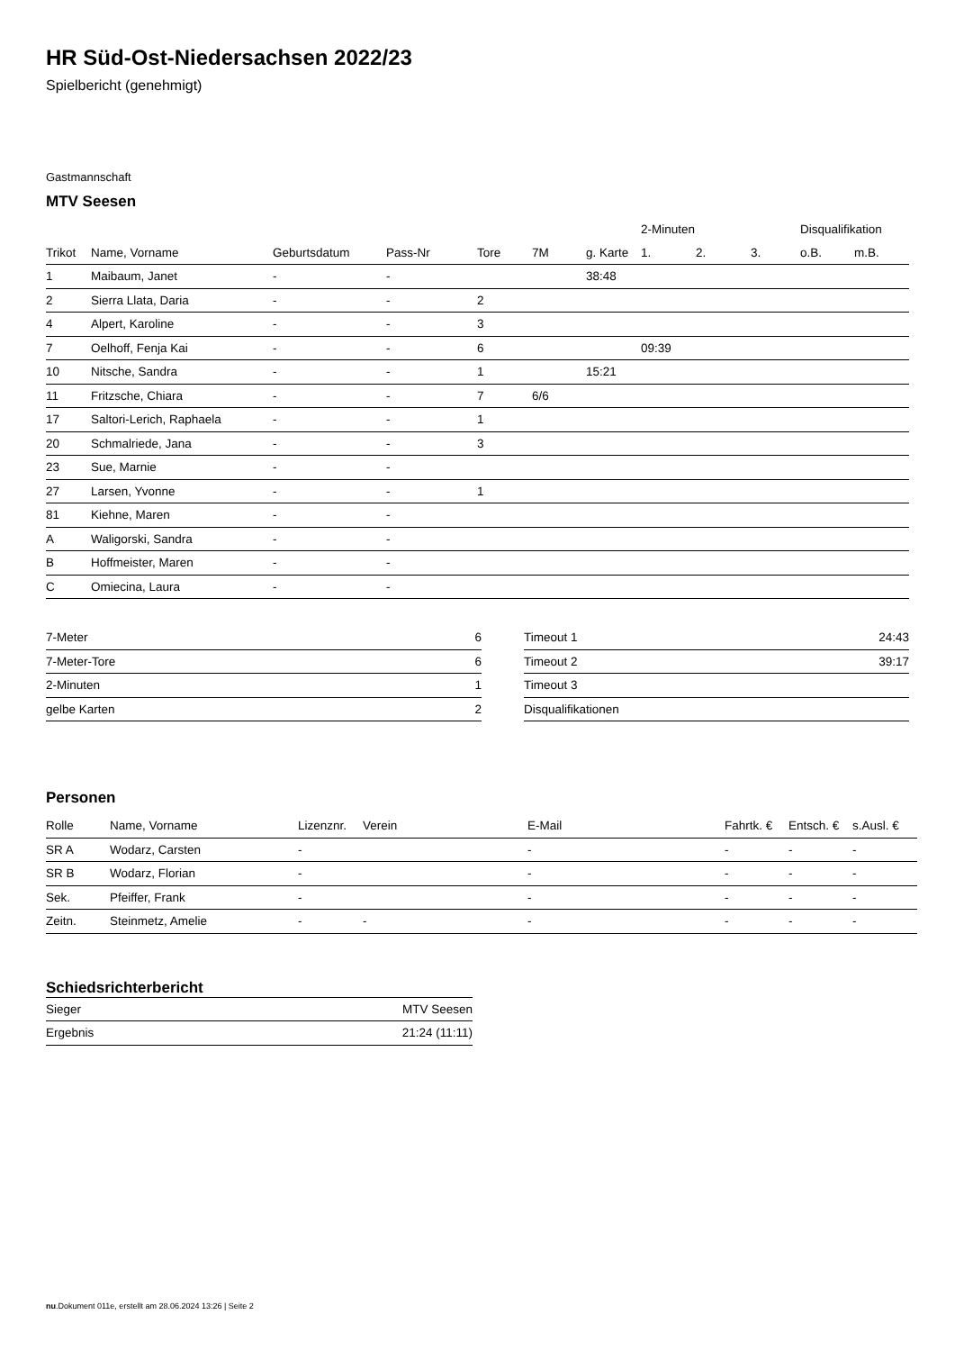HR Süd-Ost-Niedersachsen 2022/23
Spielbericht (genehmigt)
Gastmannschaft
MTV Seesen
| | | | | | | | 2-Minuten | | | Disqualifikation | |
| --- | --- | --- | --- | --- | --- | --- | --- | --- | --- | --- | --- |
| Trikot | Name, Vorname | Geburtsdatum | Pass-Nr | Tore | 7M | g. Karte | 1. | 2. | 3. | o.B. | m.B. |
| 1 | Maibaum, Janet | - | - | | | 38:48 | | | | | |
| 2 | Sierra Llata, Daria | - | - | 2 | | | | | | | |
| 4 | Alpert, Karoline | - | - | 3 | | | | | | | |
| 7 | Oelhoff, Fenja Kai | - | - | 6 | | | 09:39 | | | | |
| 10 | Nitsche, Sandra | - | - | 1 | | 15:21 | | | | | |
| 11 | Fritzsche, Chiara | - | - | 7 | 6/6 | | | | | | |
| 17 | Saltori-Lerich, Raphaela | - | - | 1 | | | | | | | |
| 20 | Schmalriede, Jana | - | - | 3 | | | | | | | |
| 23 | Sue, Marnie | - | - | | | | | | | | |
| 27 | Larsen, Yvonne | - | - | 1 | | | | | | | |
| 81 | Kiehne, Maren | - | - | | | | | | | | |
| A | Waligorski, Sandra | - | - | | | | | | | | |
| B | Hoffmeister, Maren | - | - | | | | | | | | |
| C | Omiecina, Laura | - | - | | | | | | | | |
| 7-Meter | 6 |
| 7-Meter-Tore | 6 |
| 2-Minuten | 1 |
| gelbe Karten | 2 |
| Timeout 1 | 24:43 |
| Timeout 2 | 39:17 |
| Timeout 3 | |
| Disqualifikationen | |
Personen
| Rolle | Name, Vorname | Lizenznr. | Verein | E-Mail | Fahrtk. € | Entsch. € | s.Ausl. € |
| --- | --- | --- | --- | --- | --- | --- | --- |
| SR A | Wodarz, Carsten | - | | - | - | - | - |
| SR B | Wodarz, Florian | - | | - | - | - | - |
| Sek. | Pfeiffer, Frank | - | | - | - | - | - |
| Zeitn. | Steinmetz, Amelie | - | - | - | - | - | - |
Schiedsrichterbericht
| Sieger | MTV Seesen |
| Ergebnis | 21:24 (11:11) |
nu.Dokument 011e, erstellt am 28.06.2024 13:26 | Seite 2